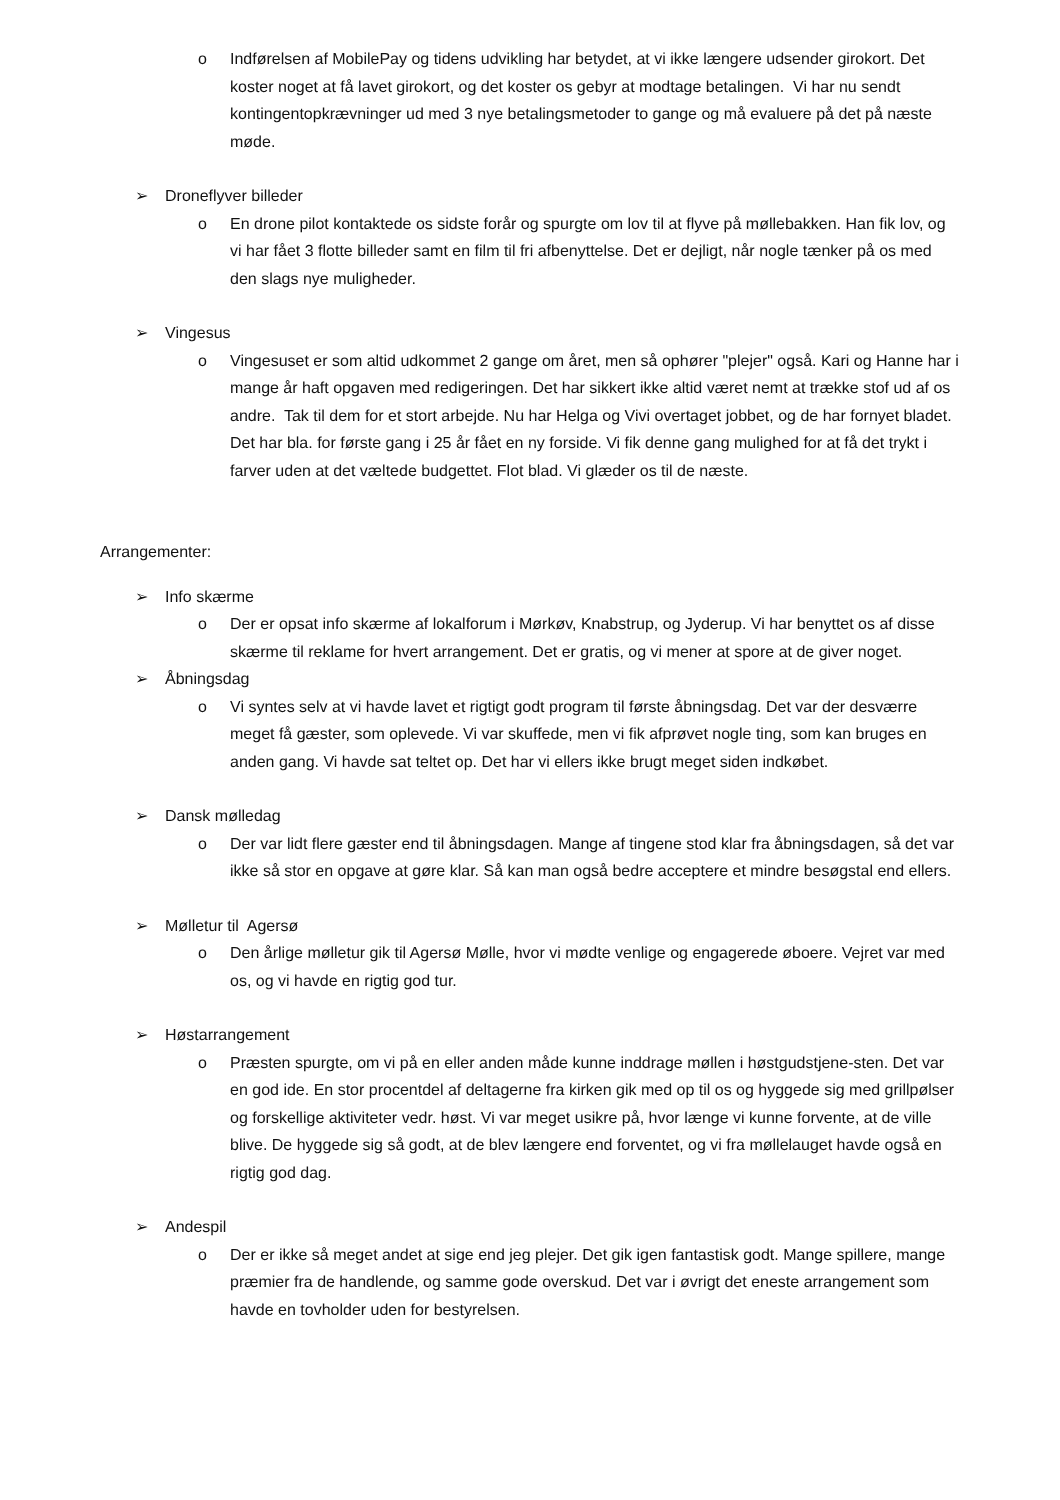o Indførelsen af MobilePay og tidens udvikling har betydet, at vi ikke længere udsender girokort. Det koster noget at få lavet girokort, og det koster os gebyr at modtage betalingen. Vi har nu sendt kontingentopkrævninger ud med 3 nye betalingsmetoder to gange og må evaluere på det på næste møde.
➢ Droneflyver billeder
o En drone pilot kontaktede os sidste forår og spurgte om lov til at flyve på møllebakken. Han fik lov, og vi har fået 3 flotte billeder samt en film til fri afbenyttelse. Det er dejligt, når nogle tænker på os med den slags nye muligheder.
➢ Vingesus
o Vingesuset er som altid udkommet 2 gange om året, men så ophører "plejer" også. Kari og Hanne har i mange år haft opgaven med redigeringen. Det har sikkert ikke altid været nemt at trække stof ud af os andre. Tak til dem for et stort arbejde. Nu har Helga og Vivi overtaget jobbet, og de har fornyet bladet. Det har bla. for første gang i 25 år fået en ny forside. Vi fik denne gang mulighed for at få det trykt i farver uden at det væltede budgettet. Flot blad. Vi glæder os til de næste.
Arrangementer:
➢ Info skærme
o Der er opsat info skærme af lokalforum i Mørkøv, Knabstrup, og Jyderup. Vi har benyttet os af disse skærme til reklame for hvert arrangement. Det er gratis, og vi mener at spore at de giver noget.
➢ Åbningsdag
o Vi syntes selv at vi havde lavet et rigtigt godt program til første åbningsdag. Det var der desværre meget få gæster, som oplevede. Vi var skuffede, men vi fik afprøvet nogle ting, som kan bruges en anden gang. Vi havde sat teltet op. Det har vi ellers ikke brugt meget siden indkøbet.
➢ Dansk mølledag
o Der var lidt flere gæster end til åbningsdagen. Mange af tingene stod klar fra åbningsdagen, så det var ikke så stor en opgave at gøre klar. Så kan man også bedre acceptere et mindre besøgstal end ellers.
➢ Mølletur til Agersø
o Den årlige mølletur gik til Agersø Mølle, hvor vi mødte venlige og engagerede øboere. Vejret var med os, og vi havde en rigtig god tur.
➢ Høstarrangement
o Præsten spurgte, om vi på en eller anden måde kunne inddrage møllen i høstgudstjene-sten. Det var en god ide. En stor procentdel af deltagerne fra kirken gik med op til os og hyggede sig med grillpølser og forskellige aktiviteter vedr. høst. Vi var meget usikre på, hvor længe vi kunne forvente, at de ville blive. De hyggede sig så godt, at de blev længere end forventet, og vi fra møllelauget havde også en rigtig god dag.
➢ Andespil
o Der er ikke så meget andet at sige end jeg plejer. Det gik igen fantastisk godt. Mange spillere, mange præmier fra de handlende, og samme gode overskud. Det var i øvrigt det eneste arrangement som havde en tovholder uden for bestyrelsen.